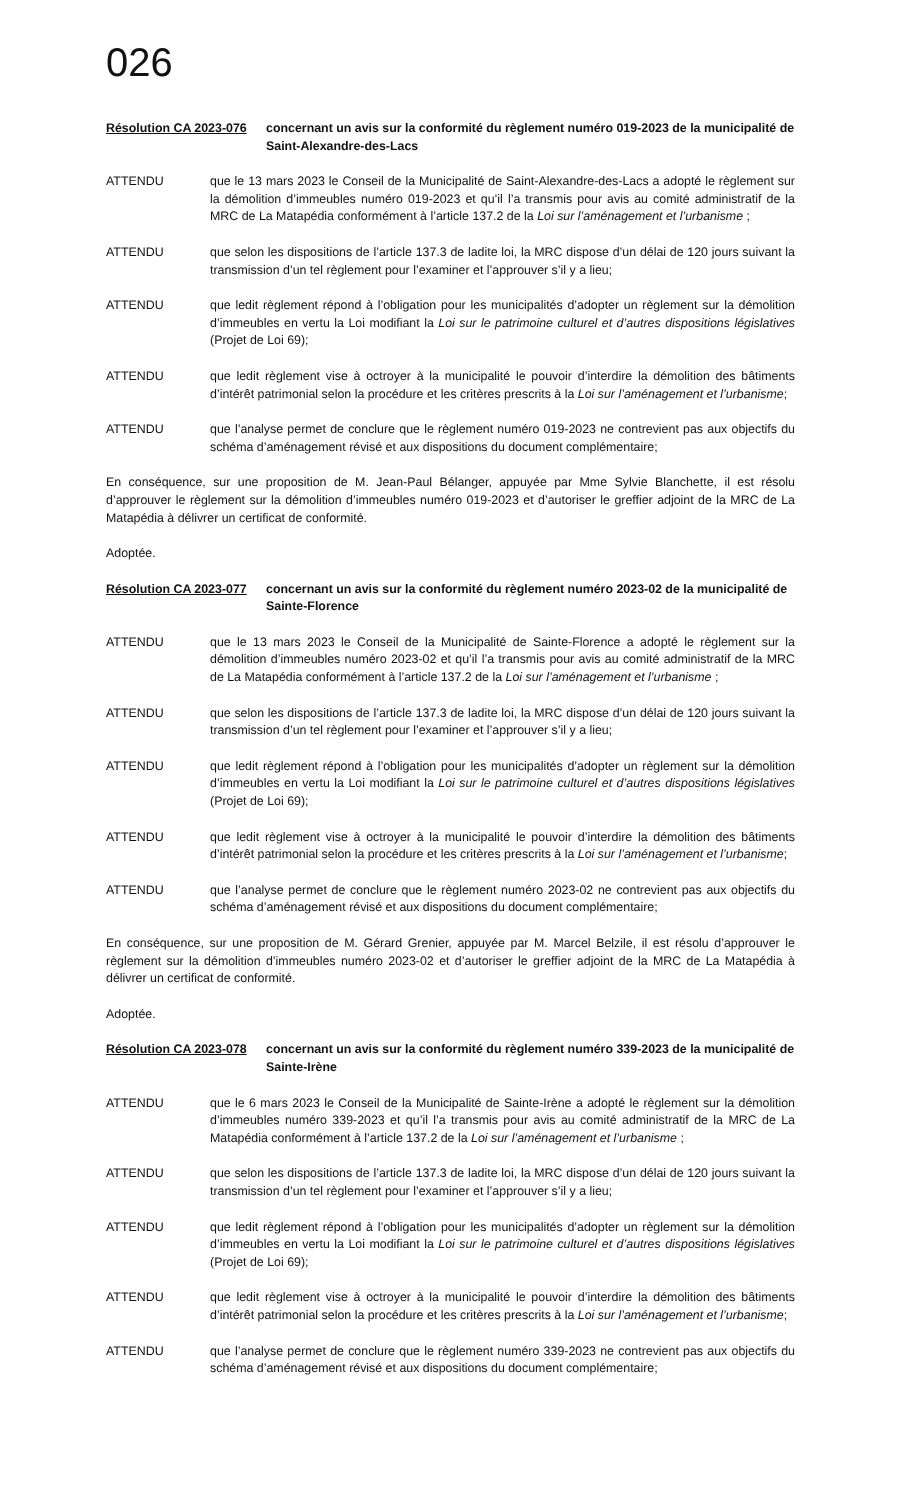026
Résolution CA 2023-076
concernant un avis sur la conformité du règlement numéro 019-2023 de la municipalité de Saint-Alexandre-des-Lacs
ATTENDU que le 13 mars 2023 le Conseil de la Municipalité de Saint-Alexandre-des-Lacs a adopté le règlement sur la démolition d’immeubles numéro 019-2023 et qu’il l’a transmis pour avis au comité administratif de la MRC de La Matapédia conformément à l’article 137.2 de la Loi sur l’aménagement et l’urbanisme ;
ATTENDU que selon les dispositions de l’article 137.3 de ladite loi, la MRC dispose d’un délai de 120 jours suivant la transmission d’un tel règlement pour l’examiner et l’approuver s’il y a lieu;
ATTENDU que ledit règlement répond à l’obligation pour les municipalités d’adopter un règlement sur la démolition d’immeubles en vertu la Loi modifiant la Loi sur le patrimoine culturel et d’autres dispositions législatives (Projet de Loi 69);
ATTENDU que ledit règlement vise à octroyer à la municipalité le pouvoir d’interdire la démolition des bâtiments d’intérêt patrimonial selon la procédure et les critères prescrits à la Loi sur l’aménagement et l’urbanisme;
ATTENDU que l’analyse permet de conclure que le règlement numéro 019-2023 ne contrevient pas aux objectifs du schéma d’aménagement révisé et aux dispositions du document complémentaire;
En conséquence, sur une proposition de M. Jean-Paul Bélanger, appuyée par Mme Sylvie Blanchette, il est résolu d’approuver le règlement sur la démolition d’immeubles numéro 019-2023 et d’autoriser le greffier adjoint de la MRC de La Matapédia à délivrer un certificat de conformité.
Adoptée.
Résolution CA 2023-077
concernant un avis sur la conformité du règlement numéro 2023-02 de la municipalité de Sainte-Florence
ATTENDU que le 13 mars 2023 le Conseil de la Municipalité de Sainte-Florence a adopté le règlement sur la démolition d’immeubles numéro 2023-02 et qu’il l’a transmis pour avis au comité administratif de la MRC de La Matapédia conformément à l’article 137.2 de la Loi sur l’aménagement et l’urbanisme ;
ATTENDU que selon les dispositions de l’article 137.3 de ladite loi, la MRC dispose d’un délai de 120 jours suivant la transmission d’un tel règlement pour l’examiner et l’approuver s’il y a lieu;
ATTENDU que ledit règlement répond à l’obligation pour les municipalités d’adopter un règlement sur la démolition d’immeubles en vertu la Loi modifiant la Loi sur le patrimoine culturel et d’autres dispositions législatives (Projet de Loi 69);
ATTENDU que ledit règlement vise à octroyer à la municipalité le pouvoir d’interdire la démolition des bâtiments d’intérêt patrimonial selon la procédure et les critères prescrits à la Loi sur l’aménagement et l’urbanisme;
ATTENDU que l’analyse permet de conclure que le règlement numéro 2023-02 ne contrevient pas aux objectifs du schéma d’aménagement révisé et aux dispositions du document complémentaire;
En conséquence, sur une proposition de M. Gérard Grenier, appuyée par M. Marcel Belzile, il est résolu d’approuver le règlement sur la démolition d’immeubles numéro 2023-02 et d’autoriser le greffier adjoint de la MRC de La Matapédia à délivrer un certificat de conformité.
Adoptée.
Résolution CA 2023-078
concernant un avis sur la conformité du règlement numéro 339-2023 de la municipalité de Sainte-Irène
ATTENDU que le 6 mars 2023 le Conseil de la Municipalité de Sainte-Irène a adopté le règlement sur la démolition d’immeubles numéro 339-2023 et qu’il l’a transmis pour avis au comité administratif de la MRC de La Matapédia conformément à l’article 137.2 de la Loi sur l’aménagement et l’urbanisme ;
ATTENDU que selon les dispositions de l’article 137.3 de ladite loi, la MRC dispose d’un délai de 120 jours suivant la transmission d’un tel règlement pour l’examiner et l’approuver s’il y a lieu;
ATTENDU que ledit règlement répond à l’obligation pour les municipalités d’adopter un règlement sur la démolition d’immeubles en vertu la Loi modifiant la Loi sur le patrimoine culturel et d’autres dispositions législatives (Projet de Loi 69);
ATTENDU que ledit règlement vise à octroyer à la municipalité le pouvoir d’interdire la démolition des bâtiments d’intérêt patrimonial selon la procédure et les critères prescrits à la Loi sur l’aménagement et l’urbanisme;
ATTENDU que l’analyse permet de conclure que le règlement numéro 339-2023 ne contrevient pas aux objectifs du schéma d’aménagement révisé et aux dispositions du document complémentaire;